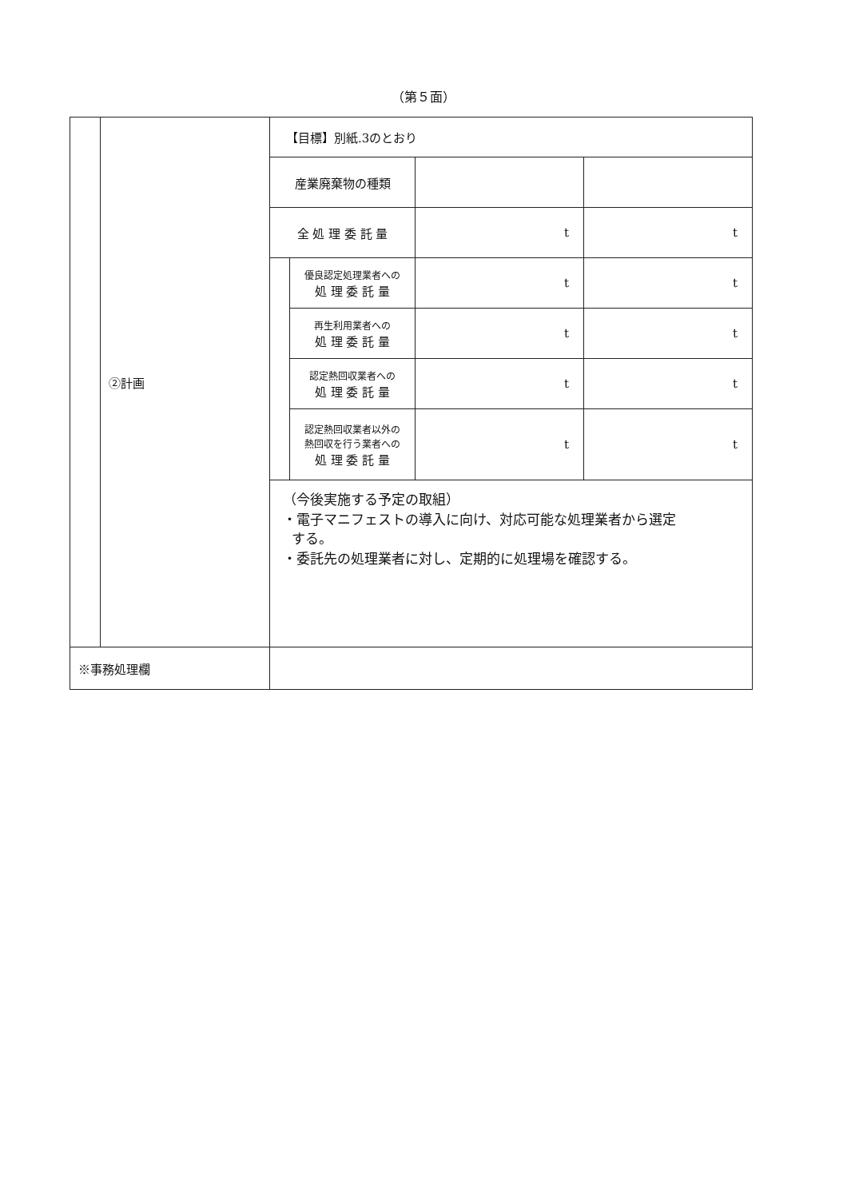（第５面）
| | ②計画 | 【目標】別紙.3のとおり / 産業廃棄物の種類 / / / / / 全 処 理 委 託 量 / / t / t / / / 優良認定処理業者への 処 理 委 託 量 / t / t / / / 再生利用業者への 処 理 委 託 量 / t / t / / / 認定熱回収業者への 処 理 委 託 量 / t / t / / / 認定熱回収業者以外の 熱回収を行う業者への 処 理 委 託 量 / t / t / （今後実施する予定の取組） ・電子マニフェストの導入に向け、対応可能な処理業者から選定 する。 ・委託先の処理業者に対し、定期的に処理場を確認する。 |
| ※事務処理欄 | | |